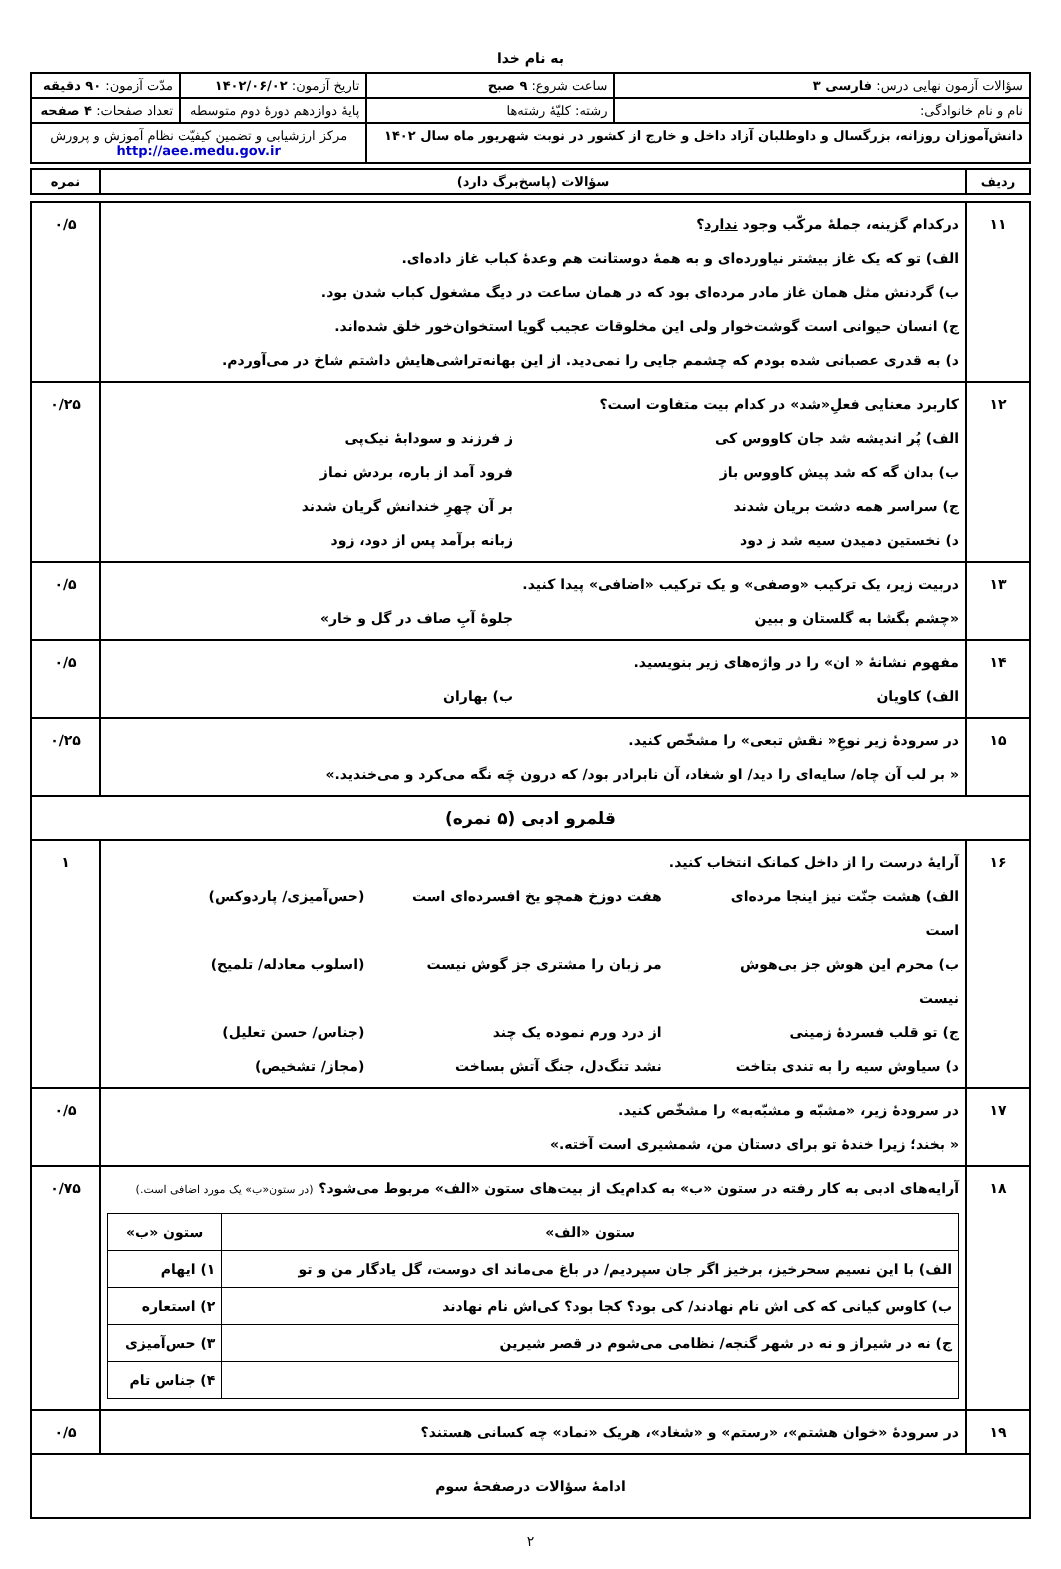به نام خدا
| سؤالات آزمون نهایی درس: فارسی ۳ | ساعت شروع: ۹ صبح | تاریخ آزمون: ۱۴۰۲/۰۶/۰۲ | مدّت آزمون: ۹۰ دقیقه |
| نام و نام خانوادگی: | رشته: کلیّهٔ رشته‌ها | پایهٔ دوازدهم دورهٔ دوم متوسطه | تعداد صفحات: ۴ صفحه |
| دانش‌آموزان روزانه، بزرگسال و داوطلبان آزاد داخل و خارج از کشور در نوبت شهریور ماه سال ۱۴۰۲ | | مرکز ارزشیابی و تضمین کیفیّت نظام آموزش و پرورش http://aee.medu.gov.ir | |
| ردیف | سؤالات (پاسخ‌برگ دارد) | نمره |
| ۱۱ | درکدام گزینه، جملهٔ مرکّب وجود ندارد ؟ الف) تو که یک غاز بیشتر نیاورده‌ای و به همهٔ دوستانت هم وعدهٔ کباب غاز داده‌ای. ب) گردنش مثل همان غاز مادر مرده‌ای بود که در همان ساعت در دیگ مشغول کباب شدن بود. ج) انسان حیوانی است گوشت‌خوار ولی این مخلوقات عجیب گویا استخوان‌خور خلق شده‌اند. د) به قدری عصبانی شده بودم که چشمم جایی را نمی‌دید. از این بهانه‌تراشی‌هایش داشتم شاخ در می‌آوردم. | ۰/۵ |
| ۱۲ | کاربرد معنایی فعلِ«شد» در کدام بیت متفاوت است؟ الف) پُر اندیشه شد جان کاووس کی ز فرزند و سودابهٔ نیک‌پی ب) بدان گه که شد پیش کاووس باز فرود آمد از باره، بردش نماز ج) سراسر همه دشت بریان شدند بر آن چهرِ خندانش گریان شدند د) نخستین دمیدن سیه شد ز دود زبانه برآمد پس از دود، زود | ۰/۲۵ |
| ۱۳ | دربیت زیر، یک ترکیب «وصفی» و یک ترکیب «اضافی» پیدا کنید. «چشم بگشا به گلستان و ببین جلوهٔ آبِ صاف در گل و خار» | ۰/۵ |
| ۱۴ | مفهوم نشانهٔ « ان» را در واژه‌های زیر بنویسید. الف) کاویان ب) بهاران | ۰/۵ |
| ۱۵ | در سرودهٔ زیر نوعِ« نقش تبعی» را مشخّص کنید. « بر لب آن چاه/ سایه‌ای را دید/ او شغاد، آن نابرادر بود/ که درون چَه نگه می‌کرد و می‌خندید.» | ۰/۲۵ |
| قلمرو ادبی (۵ نمره) | | |
| ۱۶ | آرایهٔ درست را از داخل کمانک انتخاب کنید. الف) هشت جنّت نیز اینجا مرده‌ای است هفت دوزخ همچو یخ افسرده‌ای است (حس‌آمیزی/ پاردوکس) ب) محرم این هوش جز بی‌هوش نیست مر زبان را مشتری جز گوش نیست (اسلوب معادله/ تلمیح) ج) تو قلب فسردهٔ زمینی از درد ورم نموده یک چند (جناس/ حسن تعلیل) د) سیاوش سیه را به تندی بتاخت نشد تنگ‌دل، جنگ آتش بساخت (مجاز/ تشخیص) | ۱ |
| ۱۷ | در سرودهٔ زیر، «مشبّه و مشبّه‌به» را مشخّص کنید. « بخند؛ زیرا خندهٔ تو برای دستان من، شمشیری است آخته.» | ۰/۵ |
| ۱۸ | آرایه‌های ادبی به کار رفته در ستون «ب» به کدام‌یک از بیت‌های ستون «الف» مربوط می‌شود؟ (در ستون«ب» یک مورد اضافی است.) / ستون «الف» / ستون «ب» / / --- / --- / / الف) با این نسیم سحرخیز، برخیز اگر جان سپردیم/ در باغ می‌ماند ای دوست، گل یادگار من و تو / ۱) ایهام / / ب) کاوس کیانی که کی اش نام نهادند/ کی بود؟ کجا بود؟ کی‌اش نام نهادند / ۲) استعاره / / ج) نه در شیراز و نه در شهر گنجه/ نظامی می‌شوم در قصر شیرین / ۳) حس‌آمیزی / / / ۴) جناس تام / | ۰/۷۵ |
| ۱۹ | در سرودهٔ «خوان هشتم»، «رستم» و «شغاد»، هریک «نماد» چه کسانی هستند؟ | ۰/۵ |
| ادامهٔ سؤالات درصفحهٔ سوم | | |
۲